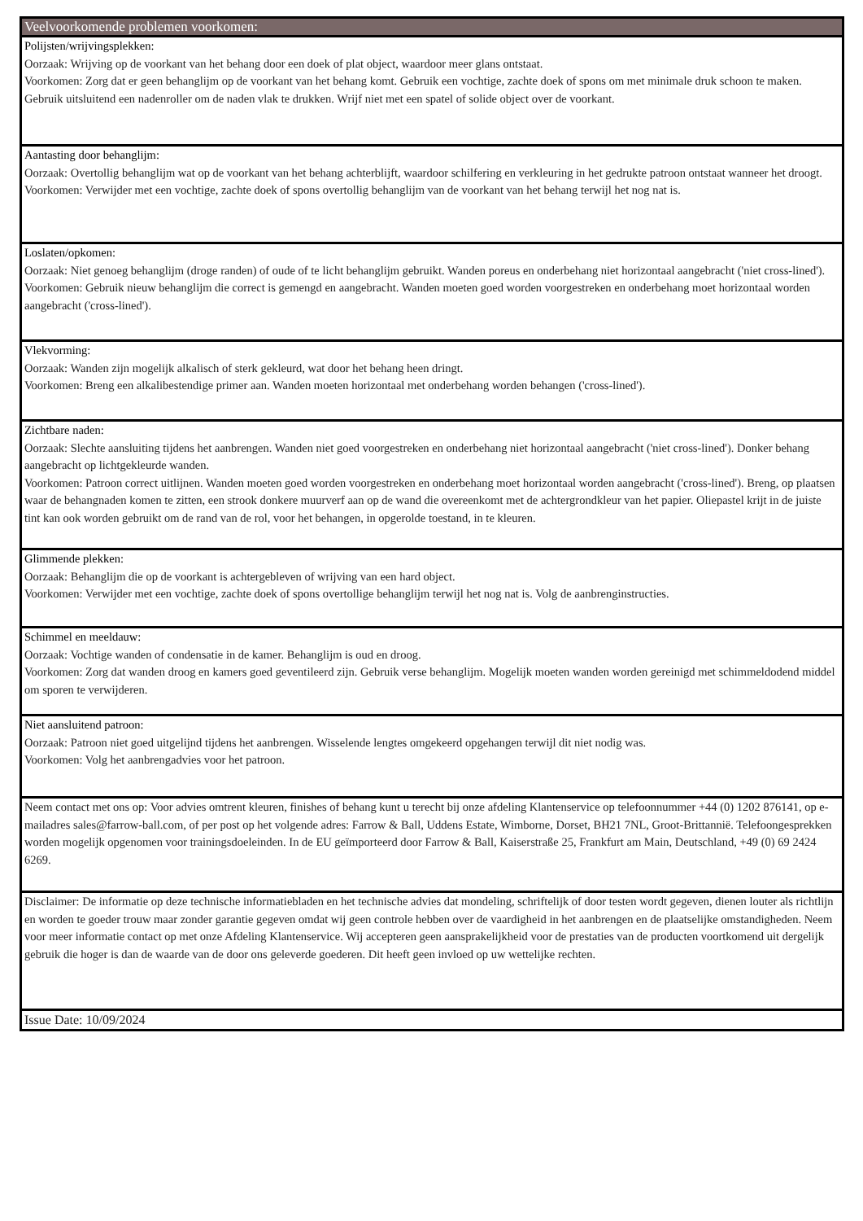| Veelvoorkomende problemen voorkomen: |
| Polijsten/wrijvingsplekken: Oorzaak: Wrijving op de voorkant van het behang door een doek of plat object, waardoor meer glans ontstaat. Voorkomen: Zorg dat er geen behanglijm op de voorkant van het behang komt. Gebruik een vochtige, zachte doek of spons om met minimale druk schoon te maken. Gebruik uitsluitend een nadenroller om de naden vlak te drukken. Wrijf niet met een spatel of solide object over de voorkant. |
| Aantasting door behanglijm: Oorzaak: Overtollig behanglijm wat op de voorkant van het behang achterblijft, waardoor schilfering en verkleuring in het gedrukte patroon ontstaat wanneer het droogt. Voorkomen: Verwijder met een vochtige, zachte doek of spons overtollig behanglijm van de voorkant van het behang terwijl het nog nat is. |
| Loslaten/opkomen: Oorzaak: Niet genoeg behanglijm (droge randen) of oude of te licht behanglijm gebruikt. Wanden poreus en onderbehang niet horizontaal aangebracht ('niet cross-lined'). Voorkomen: Gebruik nieuw behanglijm die correct is gemengd en aangebracht. Wanden moeten goed worden voorgestreken en onderbehang moet horizontaal worden aangebracht ('cross-lined'). |
| Vlekvorming: Oorzaak: Wanden zijn mogelijk alkalisch of sterk gekleurd, wat door het behang heen dringt. Voorkomen: Breng een alkalibestendige primer aan. Wanden moeten horizontaal met onderbehang worden behangen ('cross-lined'). |
| Zichtbare naden: Oorzaak: Slechte aansluiting tijdens het aanbrengen. Wanden niet goed voorgestreken en onderbehang niet horizontaal aangebracht ('niet cross-lined'). Donker behang aangebracht op lichtgekleurde wanden. Voorkomen: Patroon correct uitlijnen. Wanden moeten goed worden voorgestreken en onderbehang moet horizontaal worden aangebracht ('cross-lined'). Breng, op plaatsen waar de behangnaden komen te zitten, een strook donkere muurverf aan op de wand die overeenkomt met de achtergrondkleur van het papier. Oliepastel krijt in de juiste tint kan ook worden gebruikt om de rand van de rol, voor het behangen, in opgerolde toestand, in te kleuren. |
| Glimmende plekken: Oorzaak: Behanglijm die op de voorkant is achtergebleven of wrijving van een hard object. Voorkomen: Verwijder met een vochtige, zachte doek of spons overtollige behanglijm terwijl het nog nat is. Volg de aanbrenginstructies. |
| Schimmel en meeldauw: Oorzaak: Vochtige wanden of condensatie in de kamer. Behanglijm is oud en droog. Voorkomen: Zorg dat wanden droog en kamers goed geventileerd zijn. Gebruik verse behanglijm. Mogelijk moeten wanden worden gereinigd met schimmeldodend middel om sporen te verwijderen. |
| Niet aansluitend patroon: Oorzaak: Patroon niet goed uitgelijnd tijdens het aanbrengen. Wisselende lengtes omgekeerd opgehangen terwijl dit niet nodig was. Voorkomen: Volg het aanbrengadvies voor het patroon. |
| Neem contact met ons op: Voor advies omtrent kleuren, finishes of behang kunt u terecht bij onze afdeling Klantenservice op telefoonnummer +44 (0) 1202 876141, op e-mailadres sales@farrow-ball.com, of per post op het volgende adres: Farrow & Ball, Uddens Estate, Wimborne, Dorset, BH21 7NL, Groot-Brittannië. Telefoongesprekken worden mogelijk opgenomen voor trainingsdoeleinden. In de EU geïmporteerd door Farrow & Ball, Kaiserstraße 25, Frankfurt am Main, Deutschland, +49 (0) 69 2424 6269. |
| Disclaimer: De informatie op deze technische informatiebladen en het technische advies dat mondeling, schriftelijk of door testen wordt gegeven, dienen louter als richtlijn en worden te goeder trouw maar zonder garantie gegeven omdat wij geen controle hebben over de vaardigheid in het aanbrengen en de plaatselijke omstandigheden. Neem voor meer informatie contact op met onze Afdeling Klantenservice. Wij accepteren geen aansprakelijkheid voor de prestaties van de producten voortkomend uit dergelijk gebruik die hoger is dan de waarde van de door ons geleverde goederen. Dit heeft geen invloed op uw wettelijke rechten. |
| Issue Date: 10/09/2024 |